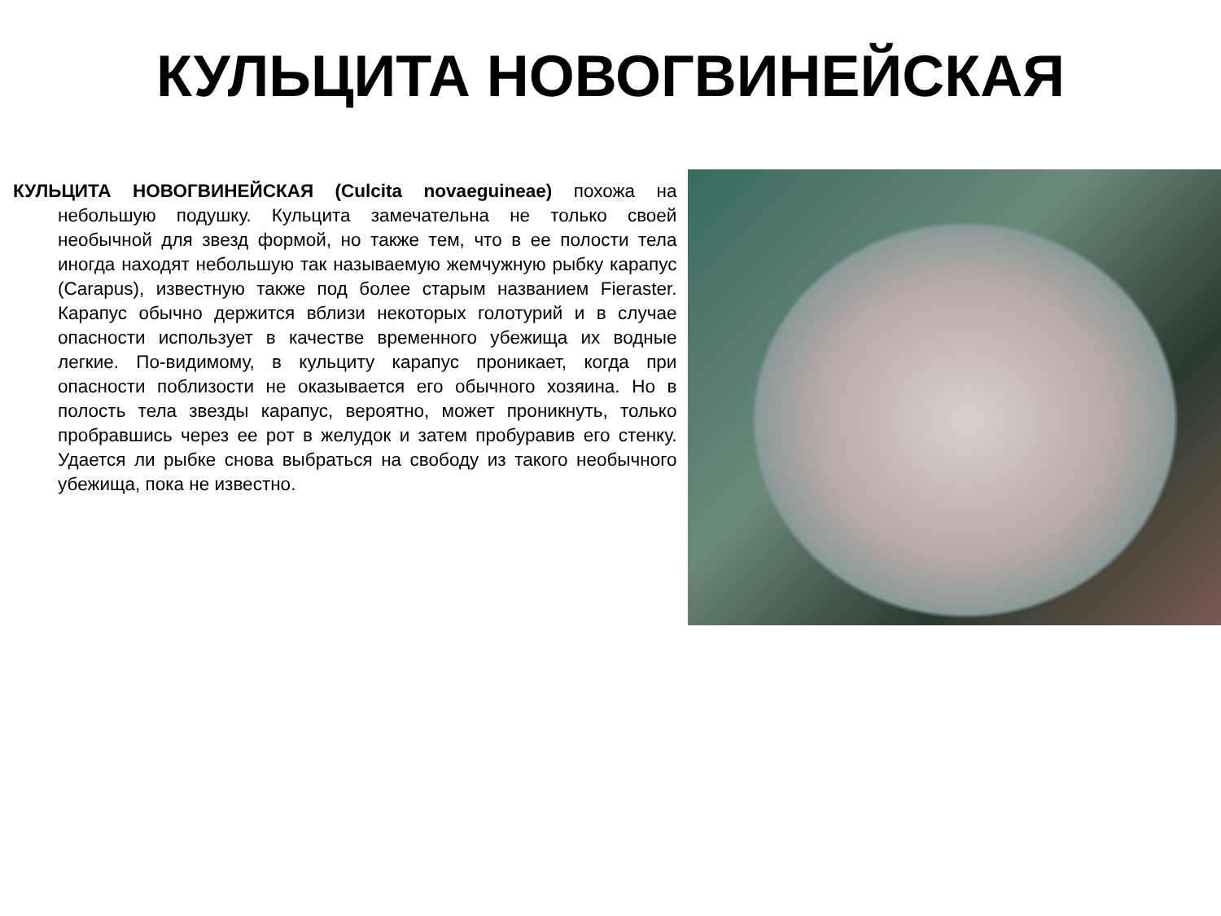КУЛЬЦИТА НОВОГВИНЕЙСКАЯ
КУЛЬЦИТА НОВОГВИНЕЙСКАЯ (Culcita novaeguineae) похожа на небольшую подушку. Кульцита замечательна не только своей необычной для звезд формой, но также тем, что в ее полости тела иногда находят небольшую так называемую жемчужную рыбку карапус (Carapus), известную также под более старым названием Fieraster. Карапус обычно держится вблизи некоторых голотурий и в случае опасности использует в качестве временного убежища их водные легкие. По-видимому, в кульциту карапус проникает, когда при опасности поблизости не оказывается его обычного хозяина. Но в полость тела звезды карапус, вероятно, может проникнуть, только пробравшись через ее рот в желудок и затем пробуравив его стенку. Удается ли рыбке снова выбраться на свободу из такого необычного убежища, пока не известно.